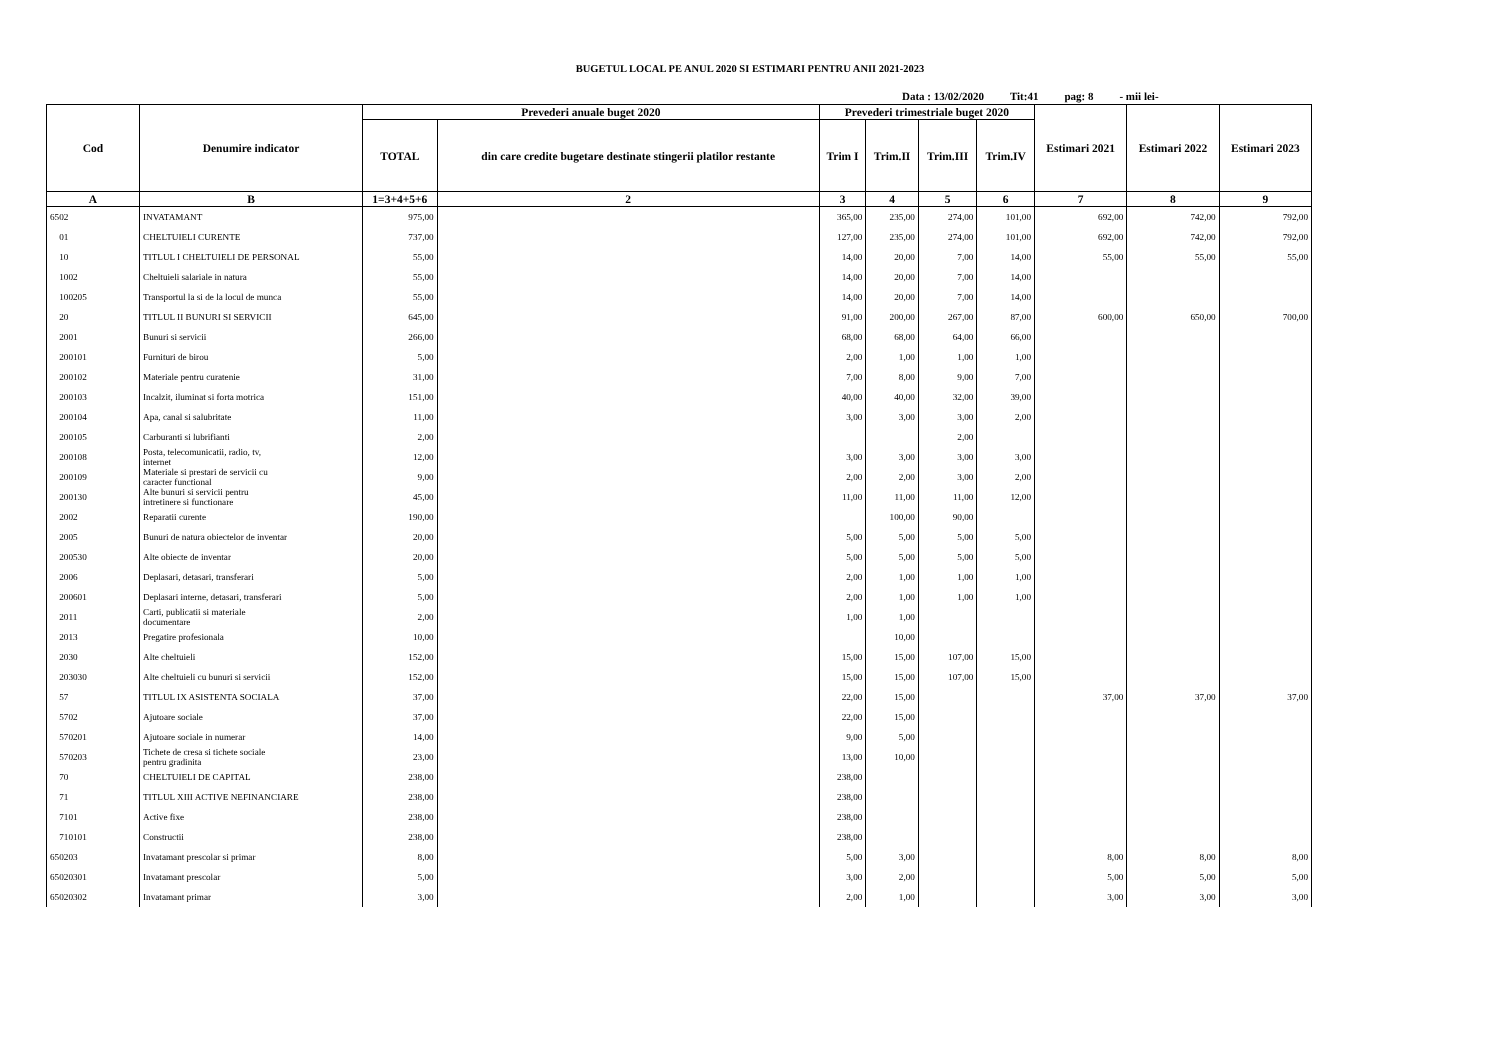BUGETUL LOCAL PE ANUL 2020 SI ESTIMARI PENTRU ANII 2021-2023
Data : 13/02/2020 Tit:41 pag: 8 - mii lei-
| Cod | Denumire indicator | Prevederi anuale buget 2020 | | Prevederi trimestriale buget 2020 | | | | Estimari 2021 | Estimari 2022 | Estimari 2023 |
| --- | --- | --- | --- | --- | --- | --- | --- | --- | --- | --- |
| | | TOTAL | din care credite bugetare destinate stingerii platilor restante | Trim I | Trim.II | Trim.III | Trim.IV | | | |
| A | B | 1=3+4+5+6 | 2 | 3 | 4 | 5 | 6 | 7 | 8 | 9 |
| 6502 | INVATAMANT | 975,00 | | 365,00 | 235,00 | 274,00 | 101,00 | 692,00 | 742,00 | 792,00 |
| 01 | CHELTUIELI CURENTE | 737,00 | | 127,00 | 235,00 | 274,00 | 101,00 | 692,00 | 742,00 | 792,00 |
| 10 | TITLUL I CHELTUIELI DE PERSONAL | 55,00 | | 14,00 | 20,00 | 7,00 | 14,00 | 55,00 | 55,00 | 55,00 |
| 1002 | Cheltuieli salariale in natura | 55,00 | | 14,00 | 20,00 | 7,00 | 14,00 | | | |
| 100205 | Transportul la si de la locul de munca | 55,00 | | 14,00 | 20,00 | 7,00 | 14,00 | | | |
| 20 | TITLUL II BUNURI SI SERVICII | 645,00 | | 91,00 | 200,00 | 267,00 | 87,00 | 600,00 | 650,00 | 700,00 |
| 2001 | Bunuri si servicii | 266,00 | | 68,00 | 68,00 | 64,00 | 66,00 | | | |
| 200101 | Furnituri de birou | 5,00 | | 2,00 | 1,00 | 1,00 | 1,00 | | | |
| 200102 | Materiale pentru curatenie | 31,00 | | 7,00 | 8,00 | 9,00 | 7,00 | | | |
| 200103 | Incalzit, iluminat si forta motrica | 151,00 | | 40,00 | 40,00 | 32,00 | 39,00 | | | |
| 200104 | Apa, canal si salubritate | 11,00 | | 3,00 | 3,00 | 3,00 | 2,00 | | | |
| 200105 | Carburanti si lubrifianti | 2,00 | | | | 2,00 | | | | |
| 200108 | Posta, telecomunicatii, radio, tv, internet | 12,00 | | 3,00 | 3,00 | 3,00 | 3,00 | | | |
| 200109 | Materiale si prestari de servicii cu caracter functional | 9,00 | | 2,00 | 2,00 | 3,00 | 2,00 | | | |
| 200130 | Alte bunuri si servicii pentru intretinere si functionare | 45,00 | | 11,00 | 11,00 | 11,00 | 12,00 | | | |
| 2002 | Reparatii curente | 190,00 | | | 100,00 | 90,00 | | | | |
| 2005 | Bunuri de natura obiectelor de inventar | 20,00 | | 5,00 | 5,00 | 5,00 | 5,00 | | | |
| 200530 | Alte obiecte de inventar | 20,00 | | 5,00 | 5,00 | 5,00 | 5,00 | | | |
| 2006 | Deplasari, detasari, transferari | 5,00 | | 2,00 | 1,00 | 1,00 | 1,00 | | | |
| 200601 | Deplasari interne, detasari, transferari | 5,00 | | 2,00 | 1,00 | 1,00 | 1,00 | | | |
| 2011 | Carti, publicatii si materiale documentare | 2,00 | | 1,00 | 1,00 | | | | | |
| 2013 | Pregatire profesionala | 10,00 | | | 10,00 | | | | | |
| 2030 | Alte cheltuieli | 152,00 | | 15,00 | 15,00 | 107,00 | 15,00 | | | |
| 203030 | Alte cheltuieli cu bunuri si servicii | 152,00 | | 15,00 | 15,00 | 107,00 | 15,00 | | | |
| 57 | TITLUL IX ASISTENTA SOCIALA | 37,00 | | 22,00 | 15,00 | | | 37,00 | 37,00 | 37,00 |
| 5702 | Ajutoare sociale | 37,00 | | 22,00 | 15,00 | | | | | |
| 570201 | Ajutoare sociale in numerar | 14,00 | | 9,00 | 5,00 | | | | | |
| 570203 | Tichete de cresa si tichete sociale pentru gradinita | 23,00 | | 13,00 | 10,00 | | | | | |
| 70 | CHELTUIELI DE CAPITAL | 238,00 | | 238,00 | | | | | | |
| 71 | TITLUL XIII ACTIVE NEFINANCIARE | 238,00 | | 238,00 | | | | | | |
| 7101 | Active fixe | 238,00 | | 238,00 | | | | | | |
| 710101 | Constructii | 238,00 | | 238,00 | | | | | | |
| 650203 | Invatamant prescolar si primar | 8,00 | | 5,00 | 3,00 | | | 8,00 | 8,00 | 8,00 |
| 65020301 | Invatamant prescolar | 5,00 | | 3,00 | 2,00 | | | 5,00 | 5,00 | 5,00 |
| 65020302 | Invatamant primar | 3,00 | | 2,00 | 1,00 | | | 3,00 | 3,00 | 3,00 |